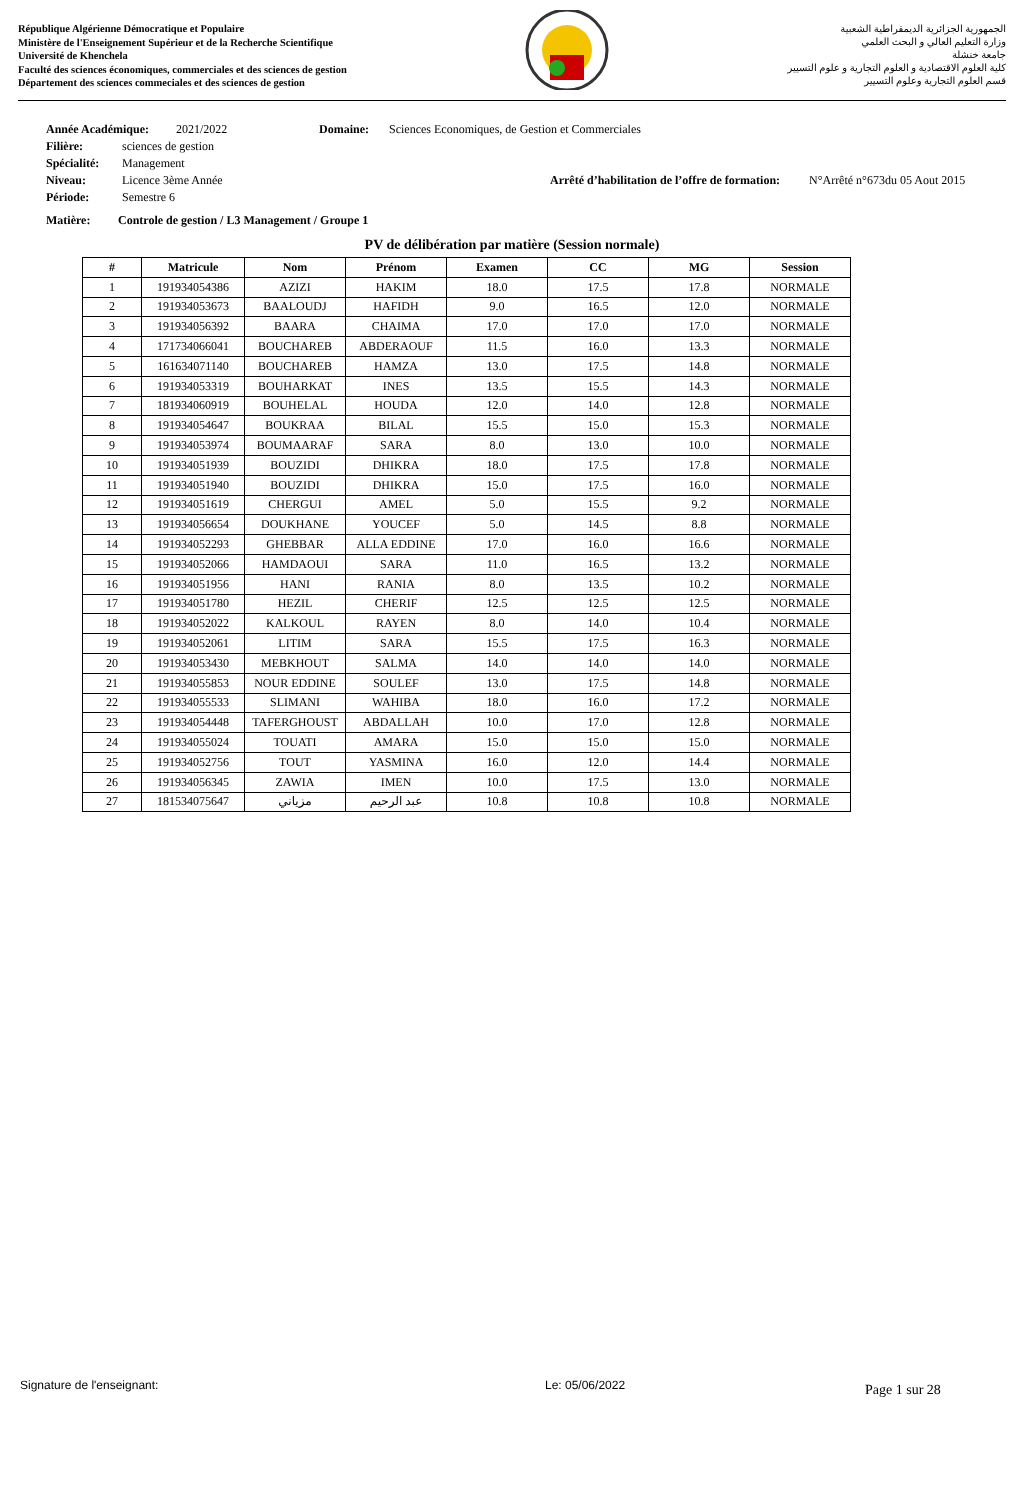République Algérienne Démocratique et Populaire
Ministère de l'Enseignement Supérieur et de la Recherche Scientifique
Université de Khenchela
Faculté des sciences économiques, commerciales et des sciences de gestion
Département des sciences commeciales et des sciences de gestion
الجمهورية الجزائرية الديمقراطية الشعبية
وزارة التعليم العالي و البحث العلمي
جامعة خنشلة
كلية العلوم الاقتصادية و العلوم التجارية و علوم التسيير
قسم العلوم التجارية وعلوم التسيير
Année Académique: 2021/2022 Domaine: Sciences Economiques, de Gestion et Commerciales
Filière: sciences de gestion
Spécialité: Management
Niveau: Licence 3ème Année Arrêté d’habilitation de l’offre de formation: N°Arrêté n°673du 05 Aout 2015
Période: Semestre 6
Matière: Controle de gestion / L3 Management / Groupe 1
PV de délibération par matière (Session normale)
| # | Matricule | Nom | Prénom | Examen | CC | MG | Session |
| --- | --- | --- | --- | --- | --- | --- | --- |
| 1 | 191934054386 | AZIZI | HAKIM | 18.0 | 17.5 | 17.8 | NORMALE |
| 2 | 191934053673 | BAALOUDJ | HAFIDH | 9.0 | 16.5 | 12.0 | NORMALE |
| 3 | 191934056392 | BAARA | CHAIMA | 17.0 | 17.0 | 17.0 | NORMALE |
| 4 | 171734066041 | BOUCHAREB | ABDERAOUF | 11.5 | 16.0 | 13.3 | NORMALE |
| 5 | 161634071140 | BOUCHAREB | HAMZA | 13.0 | 17.5 | 14.8 | NORMALE |
| 6 | 191934053319 | BOUHARKAT | INES | 13.5 | 15.5 | 14.3 | NORMALE |
| 7 | 181934060919 | BOUHELAL | HOUDA | 12.0 | 14.0 | 12.8 | NORMALE |
| 8 | 191934054647 | BOUKRAA | BILAL | 15.5 | 15.0 | 15.3 | NORMALE |
| 9 | 191934053974 | BOUMAARAF | SARA | 8.0 | 13.0 | 10.0 | NORMALE |
| 10 | 191934051939 | BOUZIDI | DHIKRA | 18.0 | 17.5 | 17.8 | NORMALE |
| 11 | 191934051940 | BOUZIDI | DHIKRA | 15.0 | 17.5 | 16.0 | NORMALE |
| 12 | 191934051619 | CHERGUI | AMEL | 5.0 | 15.5 | 9.2 | NORMALE |
| 13 | 191934056654 | DOUKHANE | YOUCEF | 5.0 | 14.5 | 8.8 | NORMALE |
| 14 | 191934052293 | GHEBBAR | ALLA EDDINE | 17.0 | 16.0 | 16.6 | NORMALE |
| 15 | 191934052066 | HAMDAOUI | SARA | 11.0 | 16.5 | 13.2 | NORMALE |
| 16 | 191934051956 | HANI | RANIA | 8.0 | 13.5 | 10.2 | NORMALE |
| 17 | 191934051780 | HEZIL | CHERIF | 12.5 | 12.5 | 12.5 | NORMALE |
| 18 | 191934052022 | KALKOUL | RAYEN | 8.0 | 14.0 | 10.4 | NORMALE |
| 19 | 191934052061 | LITIM | SARA | 15.5 | 17.5 | 16.3 | NORMALE |
| 20 | 191934053430 | MEBKHOUT | SALMA | 14.0 | 14.0 | 14.0 | NORMALE |
| 21 | 191934055853 | NOUR EDDINE | SOULEF | 13.0 | 17.5 | 14.8 | NORMALE |
| 22 | 191934055533 | SLIMANI | WAHIBA | 18.0 | 16.0 | 17.2 | NORMALE |
| 23 | 191934054448 | TAFERGHOUST | ABDALLAH | 10.0 | 17.0 | 12.8 | NORMALE |
| 24 | 191934055024 | TOUATI | AMARA | 15.0 | 15.0 | 15.0 | NORMALE |
| 25 | 191934052756 | TOUT | YASMINA | 16.0 | 12.0 | 14.4 | NORMALE |
| 26 | 191934056345 | ZAWIA | IMEN | 10.0 | 17.5 | 13.0 | NORMALE |
| 27 | 181534075647 | مزياني | عبد الرحيم | 10.8 | 10.8 | 10.8 | NORMALE |
Signature de l'enseignant: Le: 05/06/2022 Page 1 sur 28